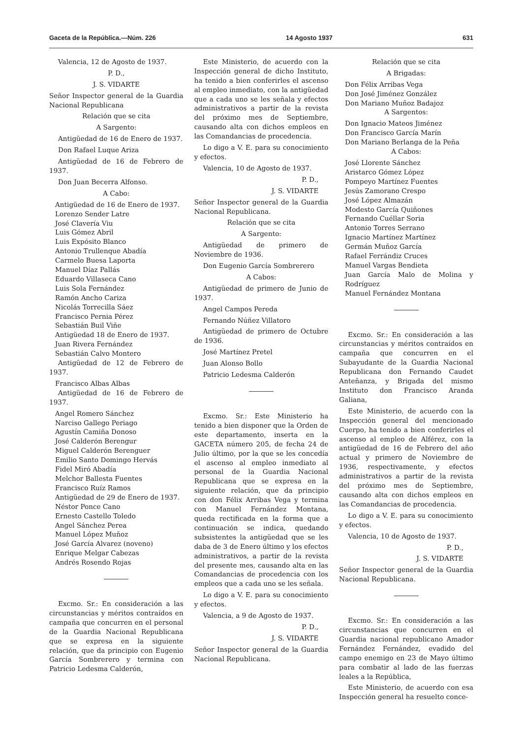Gaceta de la República.—Núm. 226 14 Agosto 1937 631
Valencia, 12 de Agosto de 1937.
P. D.,
J. S. VIDARTE
Señor Inspector general de la Guardia Nacional Republicana
Relación que se cita
A Sargento:
Antigüedad de 16 de Enero de 1937.
Don Rafael Luque Ariza
Antigüedad de 16 de Febrero de 1937.
Don Juan Becerra Alfonso.
A Cabo:
Antigüedad de 16 de Enero de 1937.
Lorenzo Sender Latre
José Clavería Viu
Luis Gómez Abril
Luis Expósito Blanco
Antonio Trullenque Abadía
Carmelo Buesa Laporta
Manuel Díaz Pallás
Eduardo Villaseca Cano
Luis Sola Fernández
Ramón Ancho Cariza
Nicolás Torrecilla Sáez
Francisco Pernia Pérez
Sebastián Buil Viñe
Antigüedad 18 de Enero de 1937.
Juan Rivera Fernández
Sebastián Calvo Montero
Antigüedad de 12 de Febrero de 1937.
Francisco Albas Albas
Antigüedad de 16 de Febrero de 1937.
Angel Romero Sánchez
Narciso Gallego Periago
Agustín Camiña Donoso
José Calderón Berengur
Miguel Calderón Berenguer
Emilio Santo Domingo Hervás
Fidel Miró Abadía
Melchor Ballesta Fuentes
Francisco Ruíz Ramos
Antigüedad de 29 de Enero de 1937.
Néstor Ponce Cano
Ernesto Castello Toledo
Angel Sánchez Perea
Manuel López Muñoz
José García Alvarez (noveno)
Enrique Melgar Cabezas
Andrés Rosendo Rojas
Excmo. Sr.: En consideración a las circunstancias y méritos contraídos en campaña que concurren en el personal de la Guardia Nacional Republicana que se expresa en la siguiente relación, que da principio con Eugenio García Sombrerero y termina con Patricio Ledesma Calderón,
Este Ministerio, de acuerdo con la Inspección general de dicho Instituto, ha tenido a bien conferirles el ascenso al empleo inmediato, con la antigüedad que a cada uno se les señala y efectos administrativos a partir de la revista del próximo mes de Septiembre, causando alta con dichos empleos en las Comandancias de procedencia.
Lo digo a V. E. para su conocimiento y efectos.
Valencia, 10 de Agosto de 1937.
P. D.,
J. S. VIDARTE
Señor Inspector general de la Guardia Nacional Republicana.
Relación que se cita
A Sargento:
Antigüedad de primero de Noviembre de 1936.
Don Eugenio García Sombrerero
A Cabos:
Antigüedad de primero de Junio de 1937.
Angel Campos Pereda
Fernando Núñez Villatoro
Antigüedad de primero de Octubre de 1936.
José Martínez Pretel
Juan Alonso Bollo
Patricio Ledesma Calderón
Excmo. Sr.: Este Ministerio ha tenido a bien disponer que la Orden de este departamento, inserta en la GACETA número 205, de fecha 24 de Julio último, por la que se les concedía el ascenso al empleo inmediato al personal de la Guardia Nacional Republicana que se expresa en la siguiente relación, que da principio con don Félix Arribas Vega y termina con Manuel Fernández Montana, queda rectificada en la forma que a continuación se indica, quedando subsistentes la antigüedad que se les daba de 3 de Enero último y los efectos administrativos, a partir de la revista del presente mes, causando alta en las Comandancias de procedencia con los empleos que a cada uno se les señala.
Lo digo a V. E. para su conocimiento y efectos.
Valencia, a 9 de Agosto de 1937.
P. D.,
J. S. VIDARTE
Señor Inspector general de la Guardia Nacional Republicana.
Relación que se cita
A Brigadas:
Don Félix Arribas Vega
Don José Jiménez González
Don Mariano Muñoz Badajoz
A Sargentos:
Don Ignacio Mateos Jiménez
Don Francisco García Marín
Don Mariano Berlanga de la Peña
A Cabos:
José Llorente Sánchez
Aristarco Gómez López
Pompeyo Martínez Fuentes
Jesús Zamorano Crespo
José López Almazán
Modesto García Quiñones
Fernando Cuéllar Soria
Antonio Torres Serrano
Ignacio Martínez Martínez
Germán Muñoz García
Rafael Ferrándiz Cruces
Manuel Vargas Bendieta
Juan García Malo de Molina y Rodríguez
Manuel Fernández Montana
Excmo. Sr.: En consideración a las circunstancias y méritos contraídos en campaña que concurren en el Subayudante de la Guardia Nacional Republicana don Fernando Caudet Anteñanza, y Brigada del mismo Instituto don Francisco Aranda Galiana,
Este Ministerio, de acuerdo con la Inspección general del mencionado Cuerpo, ha tenido a bien conferirles el ascenso al empleo de Alférez, con la antigüedad de 16 de Febrero del año actual y primero de Noviembre de 1936, respectivamente, y efectos administrativos a partir de la revista del próximo mes de Septiembre, causando alta con dichos empleos en las Comandancias de procedencia.
Lo digo a V. E. para su conocimiento y efectos.
Valencia, 10 de Agosto de 1937.
P. D.,
J. S. VIDARTE
Señor Inspector general de la Guardia Nacional Republicana.
Excmo. Sr.: En consideración a las circunstancias que concurren en el Guardia nacional republicano Amador Fernández Fernández, evadido del campo enemigo en 23 de Mayo último para combatir al lado de las fuerzas leales a la República,
Este Ministerio, de acuerdo con esa Inspección general ha resuelto conce-